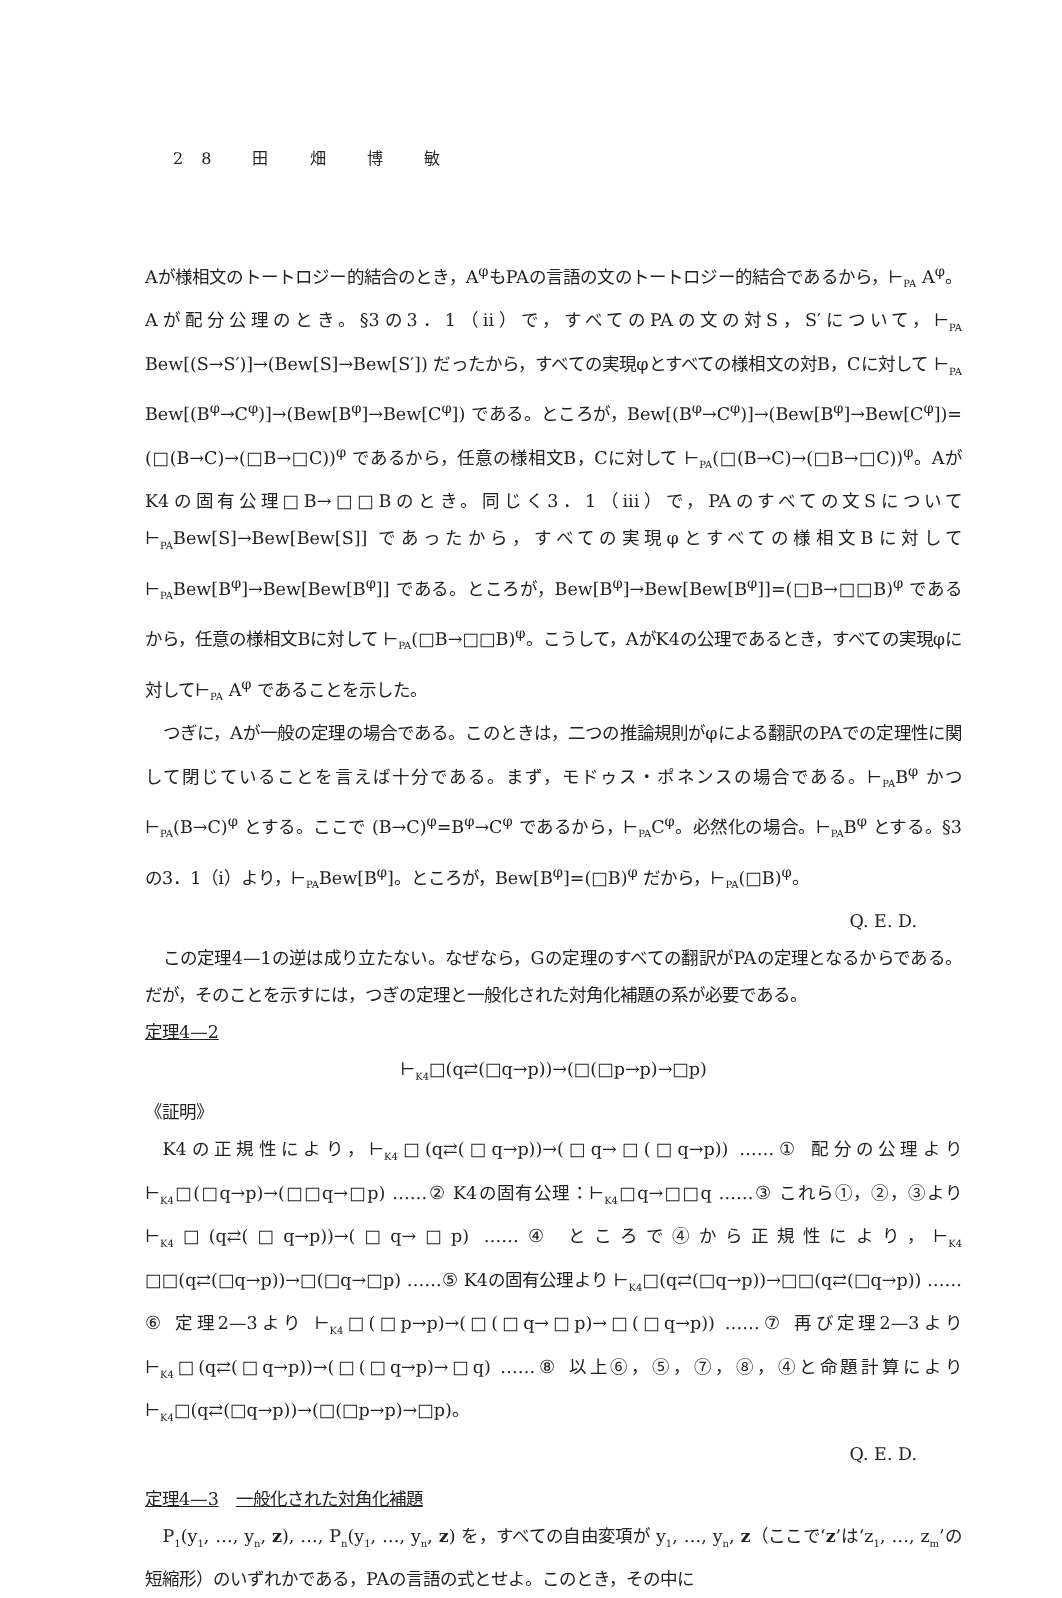28 田 畑 博 敏
Aが様相文のトートロジー的結合のとき，A<sup>φ</sup>もPAの言語の文のトートロジー的結合であるから，⊢<sub>PA</sub> A<sup>φ</sup>。Aが配分公理のとき。§3の3．1（ii）で，すべてのPAの文の対S，S′について，⊢<sub>PA</sub> Bew[(S→S′)]→(Bew[S]→Bew[S′]) だったから，すべての実現φとすべての様相文の対B，Cに対して ⊢<sub>PA</sub> Bew[(B<sup>φ</sup>→C<sup>φ</sup>)]→(Bew[B<sup>φ</sup>]→Bew[C<sup>φ</sup>]) である。ところが，Bew[(B<sup>φ</sup>→C<sup>φ</sup>)]→(Bew[B<sup>φ</sup>]→Bew[C<sup>φ</sup>])=(□(B→C)→(□B→□C))<sup>φ</sup> であるから，任意の様相文B，Cに対して ⊢<sub>PA</sub>(□(B→C)→(□B→□C))<sup>φ</sup>。AがK4の固有公理□B→□□Bのとき。同じく3．1（iii）で，PAのすべての文Sについて ⊢<sub>PA</sub>Bew[S]→Bew[Bew[S]] であったから，すべての実現φとすべての様相文Bに対して ⊢<sub>PA</sub>Bew[B<sup>φ</sup>]→Bew[Bew[B<sup>φ</sup>]] である。ところが，Bew[B<sup>φ</sup>]→Bew[Bew[B<sup>φ</sup>]]=(□B→□□B)<sup>φ</sup> であるから，任意の様相文Bに対して ⊢<sub>PA</sub>(□B→□□B)<sup>φ</sup>。こうして，AがK4の公理であるとき，すべての実現φに対して⊢<sub>PA</sub> A<sup>φ</sup> であることを示した。
つぎに，Aが一般の定理の場合である。このときは，二つの推論規則がφによる翻訳のPAでの定理性に関して閉じていることを言えば十分である。まず，モドゥス・ポネンスの場合である。⊢<sub>PA</sub>B<sup>φ</sup> かつ⊢<sub>PA</sub>(B→C)<sup>φ</sup> とする。ここで (B→C)<sup>φ</sup>=B<sup>φ</sup>→C<sup>φ</sup> であるから，⊢<sub>PA</sub>C<sup>φ</sup>。必然化の場合。⊢<sub>PA</sub>B<sup>φ</sup> とする。§3の3．1（i）より，⊢<sub>PA</sub>Bew[B<sup>φ</sup>]。ところが，Bew[B<sup>φ</sup>]=(□B)<sup>φ</sup> だから，⊢<sub>PA</sub>(□B)<sup>φ</sup>。
Q. E. D.
この定理4—1の逆は成り立たない。なぜなら，Gの定理のすべての翻訳がPAの定理となるからである。だが，そのことを示すには，つぎの定理と一般化された対角化補題の系が必要である。
定理4—2
⊢<sub>K4</sub>□(q⇄(□q→p))→(□(□p→p)→□p)
《証明》
K4の正規性により，⊢<sub>K4</sub>□(q⇄(□q→p))→(□q→□(□q→p)) ……① 配分の公理より ⊢<sub>K4</sub>□(□q→p)→(□□q→□p) ……② K4の固有公理：⊢<sub>K4</sub>□q→□□q ……③ これら①，②，③より ⊢<sub>K4</sub>□(q⇄(□q→p))→(□q→□p) ……④ ところで④から正規性により，⊢<sub>K4</sub> □□(q⇄(□q→p))→□(□q→□p) ……⑤ K4の固有公理より ⊢<sub>K4</sub>□(q⇄(□q→p))→□□(q⇄(□q→p)) ……⑥ 定理2—3より ⊢<sub>K4</sub>□(□p→p)→(□(□q→□p)→□(□q→p)) ……⑦ 再び定理2—3より ⊢<sub>K4</sub>□(q⇄(□q→p))→(□(□q→p)→□q) ……⑧ 以上⑥，⑤，⑦，⑧，④と命題計算により ⊢<sub>K4</sub>□(q⇄(□q→p))→(□(□p→p)→□p)。
Q. E. D.
定理4—3　一般化された対角化補題
P<sub>1</sub>(y<sub>1</sub>, …, y<sub>n</sub>, z), …, P<sub>n</sub>(y<sub>1</sub>, …, y<sub>n</sub>, z) を，すべての自由変項が y<sub>1</sub>, …, y<sub>n</sub>, z（ここで‘z’は‘z<sub>1</sub>, …, z<sub>m</sub>’の短縮形）のいずれかである，PAの言語の式とせよ。このとき，その中に